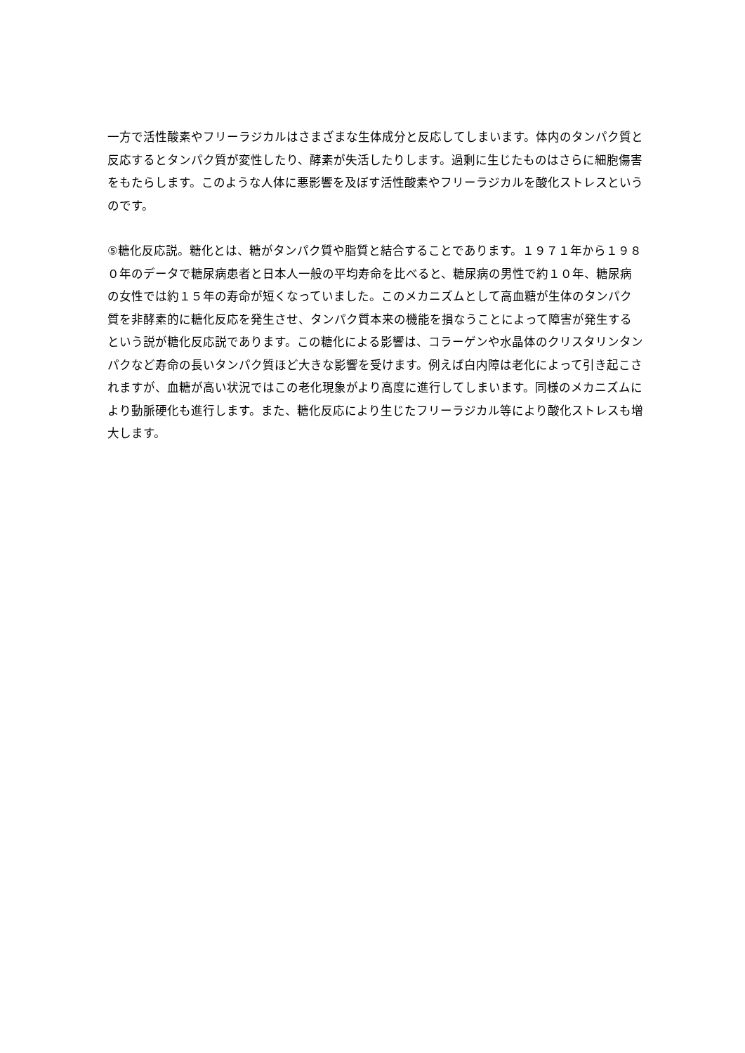一方で活性酸素やフリーラジカルはさまざまな生体成分と反応してしまいます。体内のタンパク質と反応するとタンパク質が変性したり、酵素が失活したりします。過剰に生じたものはさらに細胞傷害をもたらします。このような人体に悪影響を及ぼす活性酸素やフリーラジカルを酸化ストレスというのです。
⑤糖化反応説。糖化とは、糖がタンパク質や脂質と結合することであります。１９７１年から１９８０年のデータで糖尿病患者と日本人一般の平均寿命を比べると、糖尿病の男性で約１０年、糖尿病の女性では約１５年の寿命が短くなっていました。このメカニズムとして高血糖が生体のタンパク質を非酵素的に糖化反応を発生させ、タンパク質本来の機能を損なうことによって障害が発生するという説が糖化反応説であります。この糖化による影響は、コラーゲンや水晶体のクリスタリンタンパクなど寿命の長いタンパク質ほど大きな影響を受けます。例えば白内障は老化によって引き起こされますが、血糖が高い状況ではこの老化現象がより高度に進行してしまいます。同様のメカニズムにより動脈硬化も進行します。また、糖化反応により生じたフリーラジカル等により酸化ストレスも増大します。